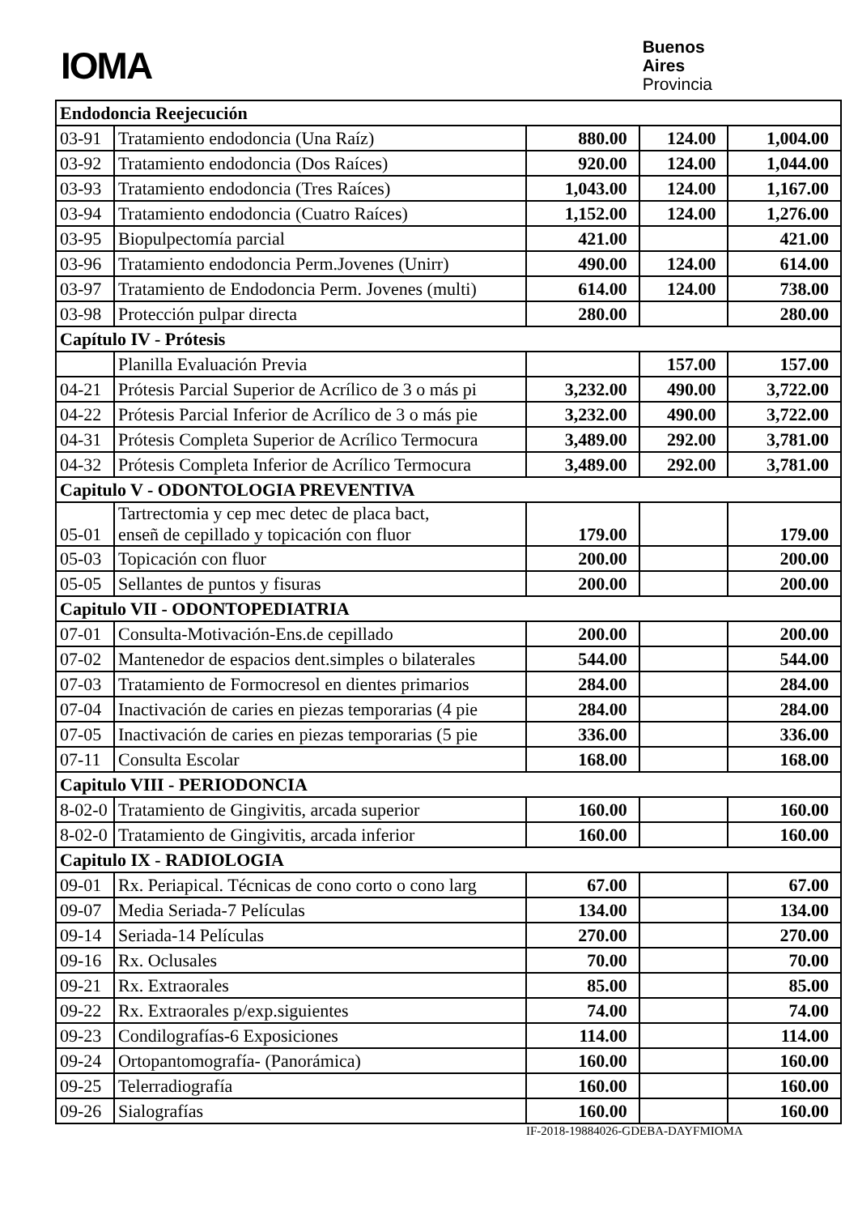IOMA
Buenos
Aires
Provincia
| Endodoncia Reejecución | | | | |
| 03-91 | Tratamiento endodoncia (Una Raíz) | 880.00 | 124.00 | 1,004.00 |
| 03-92 | Tratamiento endodoncia (Dos Raíces) | 920.00 | 124.00 | 1,044.00 |
| 03-93 | Tratamiento endodoncia (Tres Raíces) | 1,043.00 | 124.00 | 1,167.00 |
| 03-94 | Tratamiento endodoncia (Cuatro Raíces) | 1,152.00 | 124.00 | 1,276.00 |
| 03-95 | Biopulpectomía parcial | 421.00 | | 421.00 |
| 03-96 | Tratamiento endodoncia Perm.Jovenes (Unirr) | 490.00 | 124.00 | 614.00 |
| 03-97 | Tratamiento de Endodoncia Perm. Jovenes (multi) | 614.00 | 124.00 | 738.00 |
| 03-98 | Protección pulpar directa | 280.00 | | 280.00 |
| Capítulo IV - Prótesis | | | | |
| | Planilla Evaluación Previa | | 157.00 | 157.00 |
| 04-21 | Prótesis Parcial Superior de Acrílico de 3 o más pi | 3,232.00 | 490.00 | 3,722.00 |
| 04-22 | Prótesis Parcial Inferior de Acrílico de 3 o más pie | 3,232.00 | 490.00 | 3,722.00 |
| 04-31 | Prótesis Completa Superior de Acrílico Termocura | 3,489.00 | 292.00 | 3,781.00 |
| 04-32 | Prótesis Completa Inferior de Acrílico Termocura | 3,489.00 | 292.00 | 3,781.00 |
| Capitulo V - ODONTOLOGIA PREVENTIVA | | | | |
| 05-01 | Tartrectomia y cep mec detec de placa bact, enseñ de cepillado y topicación con fluor | 179.00 | | 179.00 |
| 05-03 | Topicación con fluor | 200.00 | | 200.00 |
| 05-05 | Sellantes de puntos y fisuras | 200.00 | | 200.00 |
| Capitulo VII - ODONTOPEDIATRIA | | | | |
| 07-01 | Consulta-Motivación-Ens.de cepillado | 200.00 | | 200.00 |
| 07-02 | Mantenedor de espacios dent.simples o bilaterales | 544.00 | | 544.00 |
| 07-03 | Tratamiento de Formocresol en dientes primarios | 284.00 | | 284.00 |
| 07-04 | Inactivación de caries en piezas temporarias (4 pie | 284.00 | | 284.00 |
| 07-05 | Inactivación de caries en piezas temporarias (5 pie | 336.00 | | 336.00 |
| 07-11 | Consulta Escolar | 168.00 | | 168.00 |
| Capitulo VIII - PERIODONCIA | | | | |
| 8-02-0 | Tratamiento de Gingivitis, arcada superior | 160.00 | | 160.00 |
| 8-02-0 | Tratamiento de Gingivitis, arcada inferior | 160.00 | | 160.00 |
| Capitulo IX - RADIOLOGIA | | | | |
| 09-01 | Rx. Periapical. Técnicas de cono corto o cono larg | 67.00 | | 67.00 |
| 09-07 | Media Seriada-7 Películas | 134.00 | | 134.00 |
| 09-14 | Seriada-14 Películas | 270.00 | | 270.00 |
| 09-16 | Rx. Oclusales | 70.00 | | 70.00 |
| 09-21 | Rx. Extraorales | 85.00 | | 85.00 |
| 09-22 | Rx. Extraorales p/exp.siguientes | 74.00 | | 74.00 |
| 09-23 | Condilografías-6 Exposiciones | 114.00 | | 114.00 |
| 09-24 | Ortopantomografía- (Panorámica) | 160.00 | | 160.00 |
| 09-25 | Telerradiografía | 160.00 | | 160.00 |
| 09-26 | Sialografías | 160.00 | | 160.00 |
IF-2018-19884026-GDEBA-DAYFMIOMA